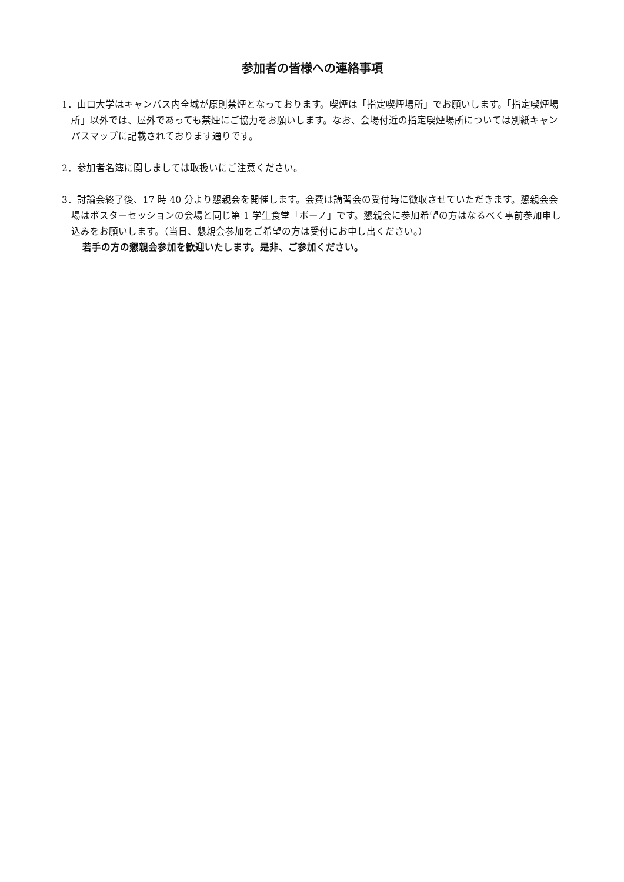参加者の皆様への連絡事項
1．山口大学はキャンパス内全域が原則禁煙となっております。喫煙は「指定喫煙場所」でお願いします。「指定喫煙場所」以外では、屋外であっても禁煙にご協力をお願いします。なお、会場付近の指定喫煙場所については別紙キャンパスマップに記載されております通りです。
2．参加者名簿に関しましては取扱いにご注意ください。
3．討論会終了後、17 時 40 分より懇親会を開催します。会費は講習会の受付時に徴収させていただきます。懇親会会場はポスターセッションの会場と同じ第 1 学生食堂「ボーノ」です。懇親会に参加希望の方はなるべく事前参加申し込みをお願いします。（当日、懇親会参加をご希望の方は受付にお申し出ください。）
若手の方の懇親会参加を歓迎いたします。是非、ご参加ください。